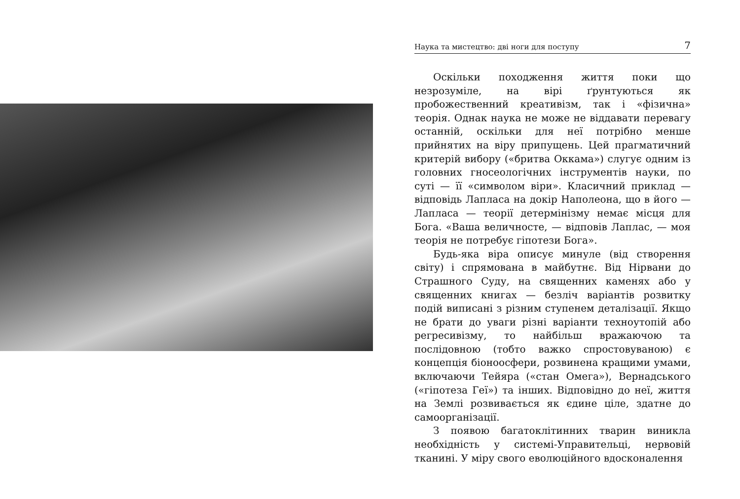Наука та мистецтво: дві ноги для поступу 7
Оскільки походження життя поки що незрозуміле, на вірі ґрунтуються як пробожественний креативізм, так і «фізична» теорія. Однак наука не може не віддавати перевагу останній, оскільки для неї потрібно менше прийнятих на віру припущень. Цей прагматичний критерій вибору («бритва Оккама») слугує одним із головних гносеологічних інструментів науки, по суті — її «символом віри». Класичний приклад — відповідь Лапласа на докір Наполеона, що в його — Лапласа — теорії детермінізму немає місця для Бога. «Ваша величносте, — відповів Лаплас, — моя теорія не потребує гіпотези Бога».
Будь-яка віра описує минуле (від створення світу) і спрямована в майбутнє. Від Нірвани до Страшного Суду, на священних каменях або у священних книгах — безліч варіантів розвитку подій виписані з різним ступенем деталізації. Якщо не брати до уваги різні варіанти техноутопій або регресивізму, то найбільш вражаючою та послідовною (тобто важко спростовуваною) є концепція біоноосфери, розвинена кращими умами, включаючи Тейяра («стан Омега»), Вернадського («гіпотеза Геї») та інших. Відповідно до неї, життя на Землі розвивається як єдине ціле, здатне до самоорганізації.
З появою багатоклітинних тварин виникла необхідність у системі-Управительці, нервовій тканині. У міру свого еволюційного вдосконалення